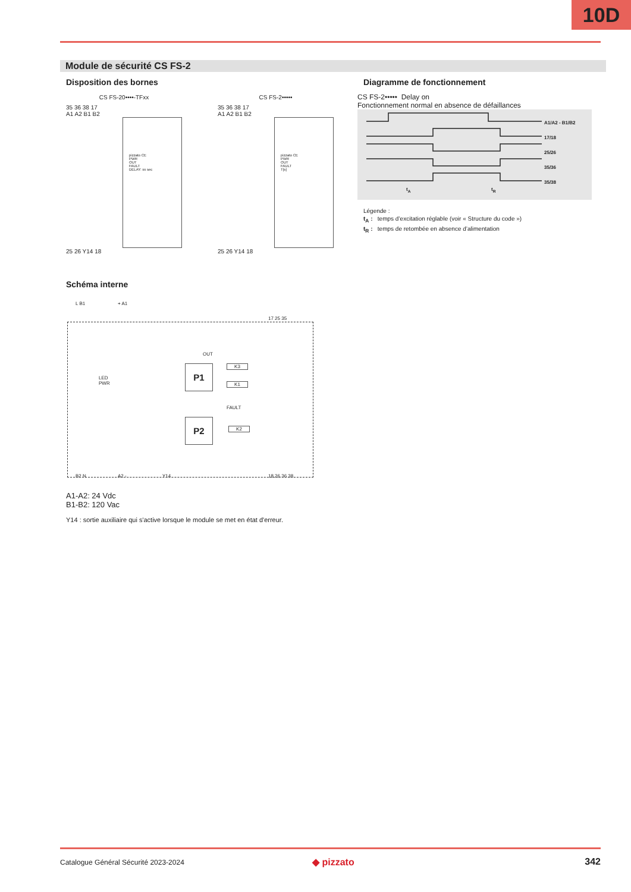10D
Module de sécurité CS FS-2
Disposition des bornes
CS FS-20••••-TFxx
35 36 38 17
A1 A2 B1 B2
pizzato CE
PWR
OUT
FAULT
DELAY: xx sec
25 26 Y14 18
CS FS-2•••••
35 36 38 17
A1 A2 B1 B2
pizzato CE
PWR
OUT
FAULT
T[s]
25 26 Y14 18
Diagramme de fonctionnement
CS FS-2••••• Delay on
Fonctionnement normal en absence de défaillances
A1/A2 - B1/B2
17/18
25/26
35/36
35/38
t<sub>A</sub> t<sub>R</sub>
Légende :
t<sub>A</sub> : temps d’excitation réglable (voir « Structure du code »)
t<sub>R</sub> : temps de retombée en absence d’alimentation
Schéma interne
L B1 + A1
17 25 35
LED
PWR
OUT
P1 K3
K1
FAULT
P2
K2
B2 N A2 - Y14 18 26 36 38
A1-A2: 24 Vdc
B1-B2: 120 Vac
Y14 : sortie auxiliaire qui s'active lorsque le module se met en état d'erreur.
Catalogue Général Sécurité 2023-2024
◆ pizzato 342